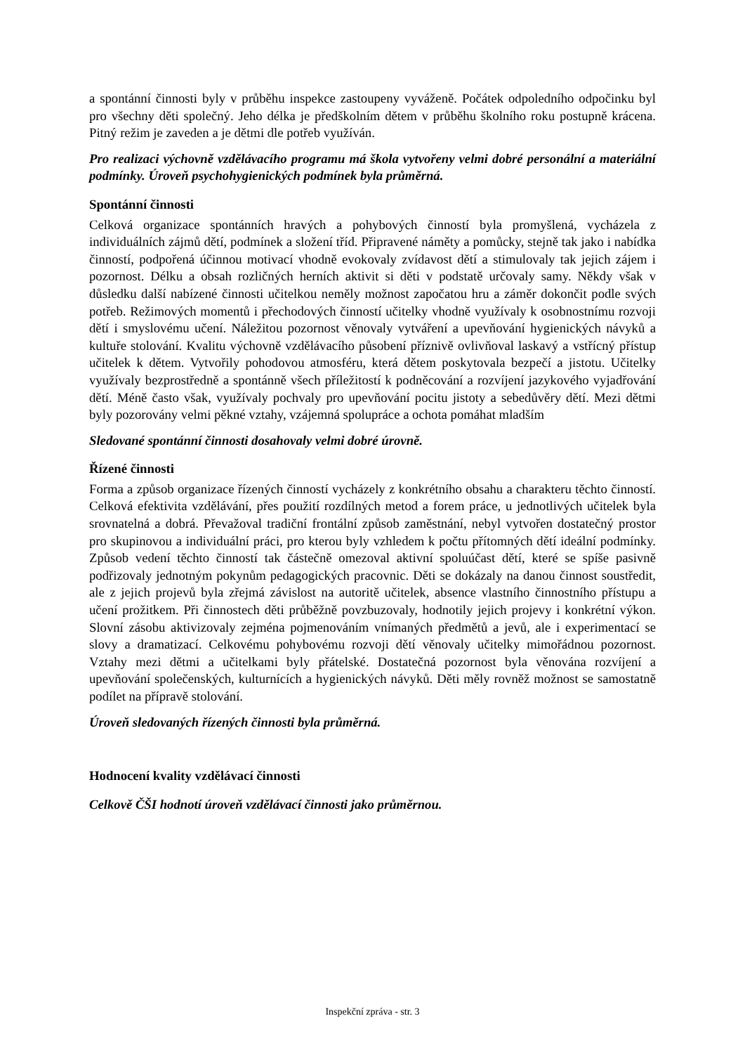a spontánní činnosti byly v průběhu inspekce zastoupeny vyváženě. Počátek odpoledního odpočinku byl pro všechny děti společný. Jeho délka je předškolním dětem v průběhu školního roku postupně krácena. Pitný režim je zaveden a je dětmi dle potřeb využíván.
Pro realizaci výchovně vzdělávacího programu má škola vytvořeny velmi dobré personální a materiální podmínky. Úroveň psychohygienických podmínek byla průměrná.
Spontánní činnosti
Celková organizace spontánních hravých a pohybových činností byla promyšlená, vycházela z individuálních zájmů dětí, podmínek a složení tříd. Připravené náměty a pomůcky, stejně tak jako i nabídka činností, podpořená účinnou motivací vhodně evokovaly zvídavost dětí a stimulovaly tak jejich zájem i pozornost. Délku a obsah rozličných herních aktivit si děti v podstatě určovaly samy. Někdy však v důsledku další nabízené činnosti učitelkou neměly možnost započatou hru a záměr dokončit podle svých potřeb. Režimových momentů i přechodových činností učitelky vhodně využívaly k osobnostnímu rozvoji dětí i smyslovému učení. Náležitou pozornost věnovaly vytváření a upevňování hygienických návyků a kultuře stolování. Kvalitu výchovně vzdělávacího působení příznivě ovlivňoval laskavý a vstřícný přístup učitelek k dětem. Vytvořily pohodovou atmosféru, která dětem poskytovala bezpečí a jistotu. Učitelky využívaly bezprostředně a spontánně všech příležitostí k podněcování a rozvíjení jazykového vyjadřování dětí. Méně často však, využívaly pochvaly pro upevňování pocitu jistoty a sebedůvěry dětí. Mezi dětmi byly pozorovány velmi pěkné vztahy, vzájemná spolupráce a ochota pomáhat mladším
Sledované spontánní činnosti dosahovaly velmi dobré úrovně.
Řízené činnosti
Forma a způsob organizace řízených činností vycházely z konkrétního obsahu a charakteru těchto činností. Celková efektivita vzdělávání, přes použití rozdílných metod a forem práce, u jednotlivých učitelek byla srovnatelná a dobrá. Převažoval tradiční frontální způsob zaměstnání, nebyl vytvořen dostatečný prostor pro skupinovou a individuální práci, pro kterou byly vzhledem k počtu přítomných dětí ideální podmínky. Způsob vedení těchto činností tak částečně omezoval aktivní spoluúčast dětí, které se spíše pasivně podřizovaly jednotným pokynům pedagogických pracovnic. Děti se dokázaly na danou činnost soustředit, ale z jejich projevů byla zřejmá závislost na autoritě učitelek, absence vlastního činnostního přístupu a učení prožitkem. Při činnostech děti průběžně povzbuzovaly, hodnotily jejich projevy i konkrétní výkon. Slovní zásobu aktivizovaly zejména pojmenováním vnímaných předmětů a jevů, ale i experimentací se slovy a dramatizací. Celkovému pohybovému rozvoji dětí věnovaly učitelky mimořádnou pozornost. Vztahy mezi dětmi a učitelkami byly přátelské. Dostatečná pozornost byla věnována rozvíjení a upevňování společenských, kulturnících a hygienických návyků. Děti měly rovněž možnost se samostatně podílet na přípravě stolování.
Úroveň sledovaných řízených činnosti byla průměrná.
Hodnocení kvality vzdělávací činnosti
Celkově ČŠI hodnotí úroveň vzdělávací činnosti jako průměrnou.
Inspekční zpráva - str. 3